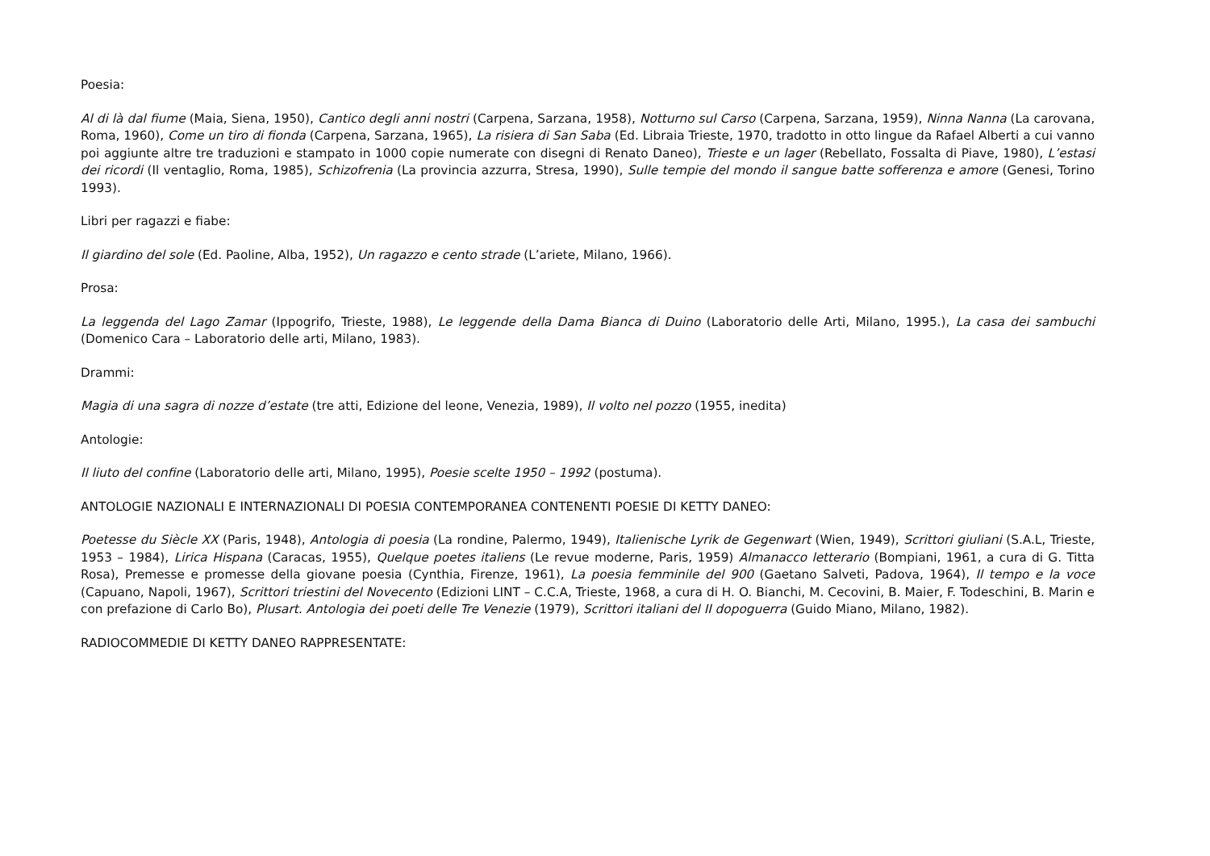Poesia:
Al di là dal fiume (Maia, Siena, 1950), Cantico degli anni nostri (Carpena, Sarzana, 1958), Notturno sul Carso (Carpena, Sarzana, 1959), Ninna Nanna (La carovana, Roma, 1960), Come un tiro di fionda (Carpena, Sarzana, 1965), La risiera di San Saba (Ed. Libraia Trieste, 1970, tradotto in otto lingue da Rafael Alberti a cui vanno poi aggiunte altre tre traduzioni e stampato in 1000 copie numerate con disegni di Renato Daneo), Trieste e un lager (Rebellato, Fossalta di Piave, 1980), L’estasi dei ricordi (Il ventaglio, Roma, 1985), Schizofrenia (La provincia azzurra, Stresa, 1990), Sulle tempie del mondo il sangue batte sofferenza e amore (Genesi, Torino 1993).
Libri per ragazzi e fiabe:
Il giardino del sole (Ed. Paoline, Alba, 1952), Un ragazzo e cento strade (L’ariete, Milano, 1966).
Prosa:
La leggenda del Lago Zamar (Ippogrifo, Trieste, 1988), Le leggende della Dama Bianca di Duino (Laboratorio delle Arti, Milano, 1995.), La casa dei sambuchi (Domenico Cara – Laboratorio delle arti, Milano, 1983).
Drammi:
Magia di una sagra di nozze d’estate (tre atti, Edizione del leone, Venezia, 1989), Il volto nel pozzo (1955, inedita)
Antologie:
Il liuto del confine (Laboratorio delle arti, Milano, 1995), Poesie scelte 1950 – 1992 (postuma).
ANTOLOGIE NAZIONALI E INTERNAZIONALI DI POESIA CONTEMPORANEA CONTENENTI POESIE DI KETTY DANEO:
Poetesse du Siècle XX (Paris, 1948), Antologia di poesia (La rondine, Palermo, 1949), Italienische Lyrik de Gegenwart (Wien, 1949), Scrittori giuliani (S.A.L, Trieste, 1953 – 1984), Lirica Hispana (Caracas, 1955), Quelque poetes italiens (Le revue moderne, Paris, 1959) Almanacco letterario (Bompiani, 1961, a cura di G. Titta Rosa), Premesse e promesse della giovane poesia (Cynthia, Firenze, 1961), La poesia femminile del 900 (Gaetano Salveti, Padova, 1964), Il tempo e la voce (Capuano, Napoli, 1967), Scrittori triestini del Novecento (Edizioni LINT – C.C.A, Trieste, 1968, a cura di H. O. Bianchi, M. Cecovini, B. Maier, F. Todeschini, B. Marin e con prefazione di Carlo Bo), Plusart. Antologia dei poeti delle Tre Venezie (1979), Scrittori italiani del II dopoguerra (Guido Miano, Milano, 1982).
RADIOCOMMEDIE DI KETTY DANEO RAPPRESENTATE: